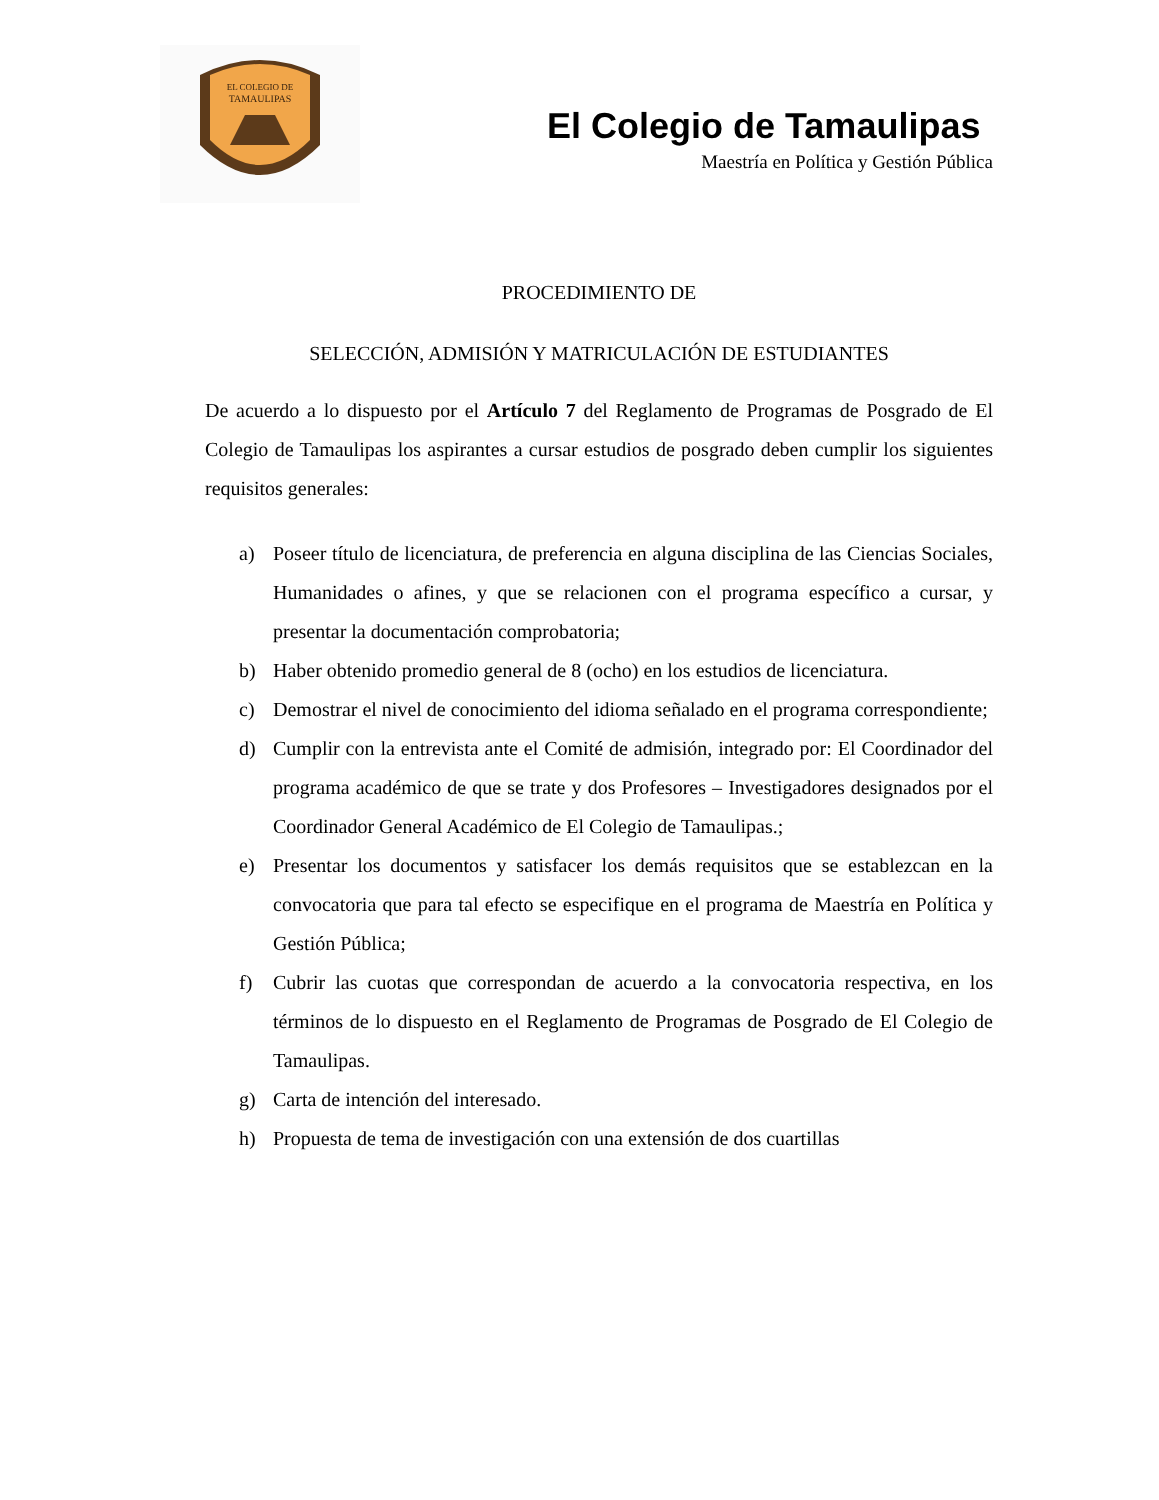EL COLEGIO DE
TAMAULIPAS
El Colegio de Tamaulipas
Maestría en Política y Gestión Pública
PROCEDIMIENTO DE
SELECCIÓN, ADMISIÓN Y MATRICULACIÓN DE ESTUDIANTES
De acuerdo a lo dispuesto por el Artículo 7 del Reglamento de Programas de Posgrado de El Colegio de Tamaulipas los aspirantes a cursar estudios de posgrado deben cumplir los siguientes requisitos generales:
a) Poseer título de licenciatura, de preferencia en alguna disciplina de las Ciencias Sociales, Humanidades o afines, y que se relacionen con el programa específico a cursar, y presentar la documentación comprobatoria;
b) Haber obtenido promedio general de 8 (ocho) en los estudios de licenciatura.
c) Demostrar el nivel de conocimiento del idioma señalado en el programa correspondiente;
d) Cumplir con la entrevista ante el Comité de admisión, integrado por: El Coordinador del programa académico de que se trate y dos Profesores – Investigadores designados por el Coordinador General Académico de El Colegio de Tamaulipas.;
e) Presentar los documentos y satisfacer los demás requisitos que se establezcan en la convocatoria que para tal efecto se especifique en el programa de Maestría en Política y Gestión Pública;
f) Cubrir las cuotas que correspondan de acuerdo a la convocatoria respectiva, en los términos de lo dispuesto en el Reglamento de Programas de Posgrado de El Colegio de Tamaulipas.
g) Carta de intención del interesado.
h) Propuesta de tema de investigación con una extensión de dos cuartillas